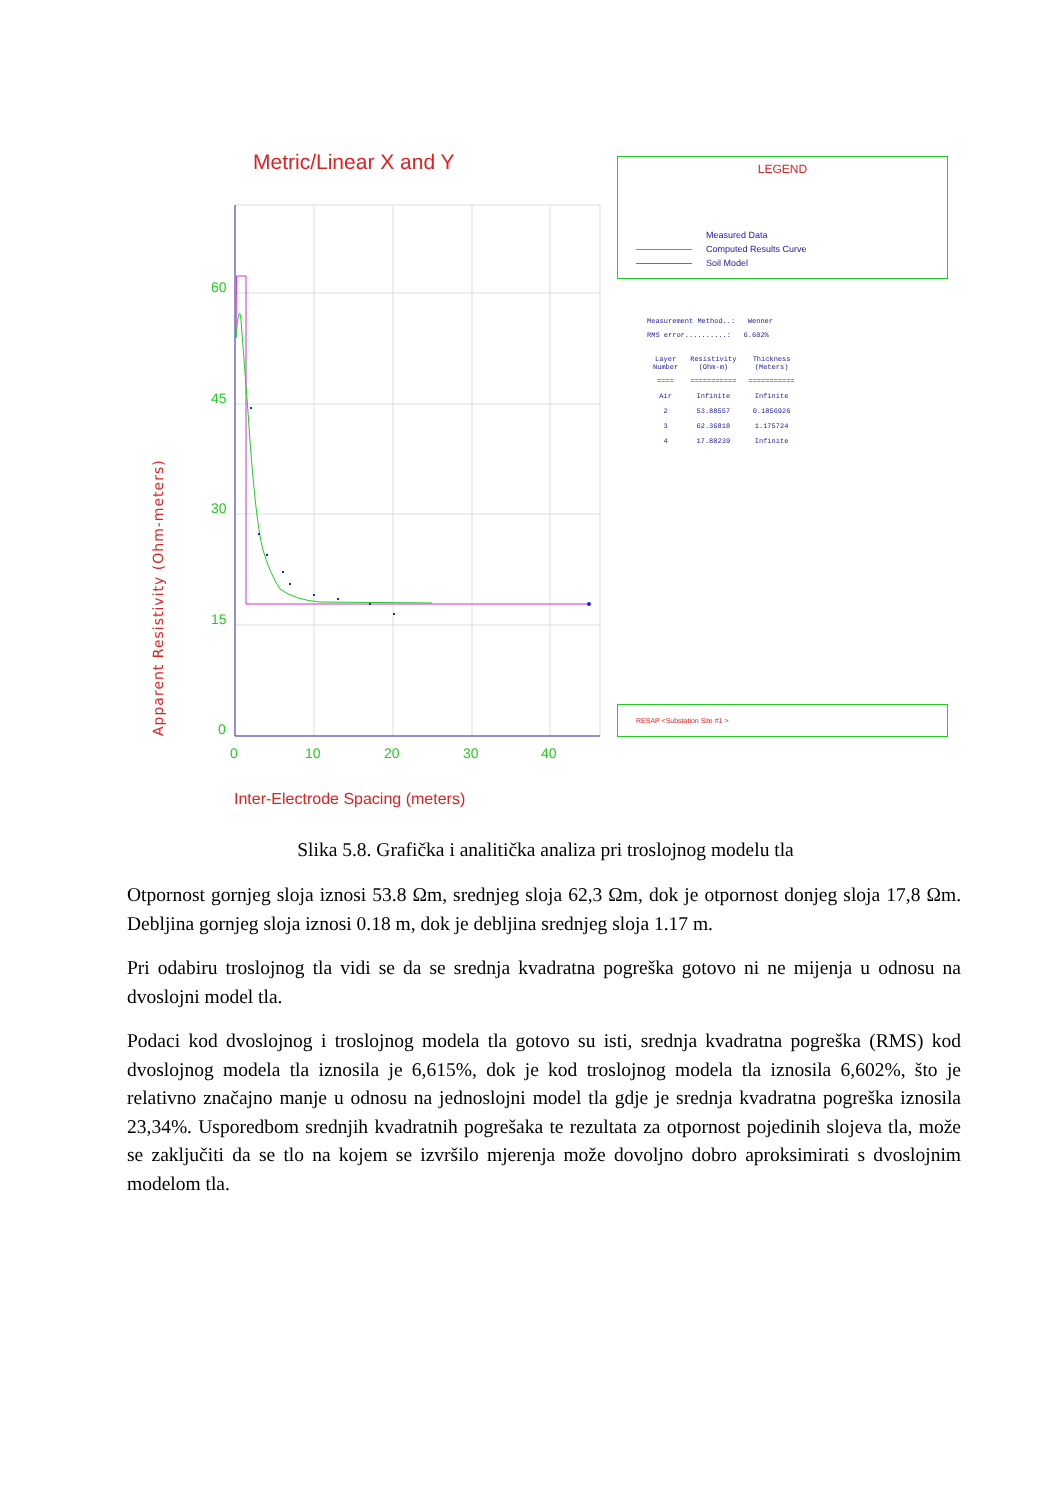Metric/Linear X and Y
60
45
30
15
0
0
10
20
30
40
Inter-Electrode Spacing (meters)
Apparent Resistivity (Ohm-meters)
LEGEND
Measured Data
Computed Results Curve
Soil Model
Measurement Method..: Wenner
RMS error..........: 6.602%
| Layer Number | Resistivity (Ohm-m) | Thickness (Meters) |
| --- | --- | --- |
| ==== | =========== | =========== |
| Air | Infinite | Infinite |
| 2 | 53.88557 | 0.1856926 |
| 3 | 62.36818 | 1.175724 |
| 4 | 17.88239 | Infinite |
RESAP <Substation Site #1 >
Slika 5.8. Grafička i analitička analiza pri troslojnog modelu tla
Otpornost gornjeg sloja iznosi 53.8 Ωm, srednjeg sloja 62,3 Ωm, dok je otpornost donjeg sloja 17,8 Ωm. Debljina gornjeg sloja iznosi 0.18 m, dok je debljina srednjeg sloja 1.17 m.
Pri odabiru troslojnog tla vidi se da se srednja kvadratna pogreška gotovo ni ne mijenja u odnosu na dvoslojni model tla.
Podaci kod dvoslojnog i troslojnog modela tla gotovo su isti, srednja kvadratna pogreška (RMS) kod dvoslojnog modela tla iznosila je 6,615%, dok je kod troslojnog modela tla iznosila 6,602%, što je relativno značajno manje u odnosu na jednoslojni model tla gdje je srednja kvadratna pogreška iznosila 23,34%. Usporedbom srednjih kvadratnih pogrešaka te rezultata za otpornost pojedinih slojeva tla, može se zaključiti da se tlo na kojem se izvršilo mjerenja može dovoljno dobro aproksimirati s dvoslojnim modelom tla.